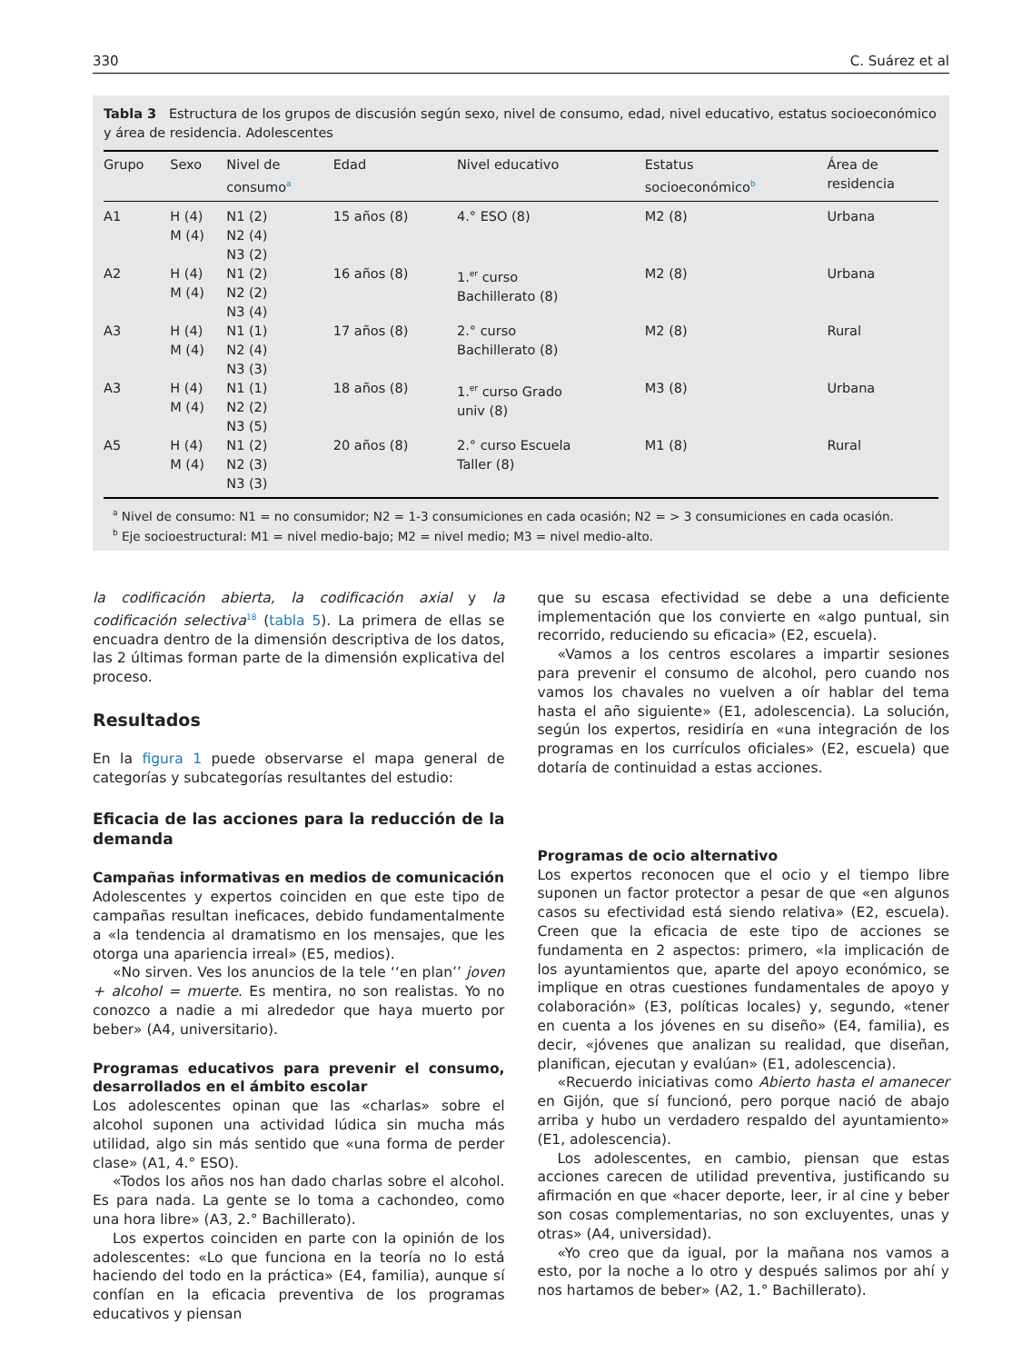330 C. Suárez et al
Tabla 3 Estructura de los grupos de discusión según sexo, nivel de consumo, edad, nivel educativo, estatus socioeconómico y área de residencia. Adolescentes
| Grupo | Sexo | Nivel de consumo<sup>a</sup> | Edad | Nivel educativo | Estatus socioeconómico<sup>b</sup> | Área de residencia |
| --- | --- | --- | --- | --- | --- | --- |
| A1 | H (4) M (4) | N1 (2) N2 (4) N3 (2) | 15 años (8) | 4.° ESO (8) | M2 (8) | Urbana |
| A2 | H (4) M (4) | N1 (2) N2 (2) N3 (4) | 16 años (8) | 1.<sup>er</sup> curso Bachillerato (8) | M2 (8) | Urbana |
| A3 | H (4) M (4) | N1 (1) N2 (4) N3 (3) | 17 años (8) | 2.° curso Bachillerato (8) | M2 (8) | Rural |
| A3 | H (4) M (4) | N1 (1) N2 (2) N3 (5) | 18 años (8) | 1.<sup>er</sup> curso Grado univ (8) | M3 (8) | Urbana |
| A5 | H (4) M (4) | N1 (2) N2 (3) N3 (3) | 20 años (8) | 2.° curso Escuela Taller (8) | M1 (8) | Rural |
<sup>a</sup> Nivel de consumo: N1 = no consumidor; N2 = 1-3 consumiciones en cada ocasión; N2 = > 3 consumiciones en cada ocasión.
<sup>b</sup> Eje socioestructural: M1 = nivel medio-bajo; M2 = nivel medio; M3 = nivel medio-alto.
la codificación abierta, la codificación axial y la codificación selectiva<sup>18</sup> (tabla 5). La primera de ellas se encuadra dentro de la dimensión descriptiva de los datos, las 2 últimas forman parte de la dimensión explicativa del proceso.
Resultados
En la figura 1 puede observarse el mapa general de categorías y subcategorías resultantes del estudio:
Eficacia de las acciones para la reducción de la demanda
Campañas informativas en medios de comunicación
Adolescentes y expertos coinciden en que este tipo de campañas resultan ineficaces, debido fundamentalmente a «la tendencia al dramatismo en los mensajes, que les otorga una apariencia irreal» (E5, medios).
«No sirven. Ves los anuncios de la tele ‘‘en plan’’ joven + alcohol = muerte. Es mentira, no son realistas. Yo no conozco a nadie a mi alrededor que haya muerto por beber» (A4, universitario).
Programas educativos para prevenir el consumo, desarrollados en el ámbito escolar
Los adolescentes opinan que las «charlas» sobre el alcohol suponen una actividad lúdica sin mucha más utilidad, algo sin más sentido que «una forma de perder clase» (A1, 4.° ESO).
«Todos los años nos han dado charlas sobre el alcohol. Es para nada. La gente se lo toma a cachondeo, como una hora libre» (A3, 2.° Bachillerato).
Los expertos coinciden en parte con la opinión de los adolescentes: «Lo que funciona en la teoría no lo está haciendo del todo en la práctica» (E4, familia), aunque sí confían en la eficacia preventiva de los programas educativos y piensan
que su escasa efectividad se debe a una deficiente implementación que los convierte en «algo puntual, sin recorrido, reduciendo su eficacia» (E2, escuela).
«Vamos a los centros escolares a impartir sesiones para prevenir el consumo de alcohol, pero cuando nos vamos los chavales no vuelven a oír hablar del tema hasta el año siguiente» (E1, adolescencia). La solución, según los expertos, residiría en «una integración de los programas en los currículos oficiales» (E2, escuela) que dotaría de continuidad a estas acciones.
Programas de ocio alternativo
Los expertos reconocen que el ocio y el tiempo libre suponen un factor protector a pesar de que «en algunos casos su efectividad está siendo relativa» (E2, escuela). Creen que la eficacia de este tipo de acciones se fundamenta en 2 aspectos: primero, «la implicación de los ayuntamientos que, aparte del apoyo económico, se implique en otras cuestiones fundamentales de apoyo y colaboración» (E3, políticas locales) y, segundo, «tener en cuenta a los jóvenes en su diseño» (E4, familia), es decir, «jóvenes que analizan su realidad, que diseñan, planifican, ejecutan y evalúan» (E1, adolescencia).
«Recuerdo iniciativas como Abierto hasta el amanecer en Gijón, que sí funcionó, pero porque nació de abajo arriba y hubo un verdadero respaldo del ayuntamiento» (E1, adolescencia).
Los adolescentes, en cambio, piensan que estas acciones carecen de utilidad preventiva, justificando su afirmación en que «hacer deporte, leer, ir al cine y beber son cosas complementarias, no son excluyentes, unas y otras» (A4, universidad).
«Yo creo que da igual, por la mañana nos vamos a esto, por la noche a lo otro y después salimos por ahí y nos hartamos de beber» (A2, 1.° Bachillerato).